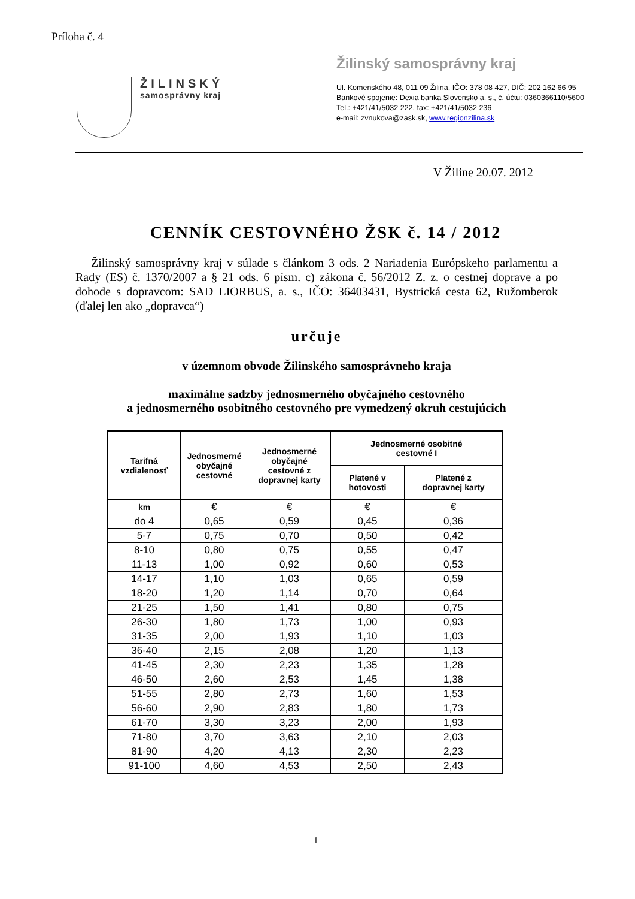Príloha č. 4
ŽILINSKÝ
samosprávny kraj
Žilinský samosprávny kraj
Ul. Komenského 48, 011 09 Žilina, IČO: 378 08 427, DIČ: 202 162 66 95
Bankové spojenie: Dexia banka Slovensko a. s., č. účtu: 0360366110/5600
Tel.: +421/41/5032 222, fax: +421/41/5032 236
e-mail: zvnukova@zask.sk, www.regionzilina.sk
V Žiline 20.07. 2012
CENNÍK CESTOVNÉHO ŽSK č. 14 / 2012
Žilinský samosprávny kraj v súlade s článkom 3 ods. 2 Nariadenia Európskeho parlamentu a Rady (ES) č. 1370/2007 a § 21 ods. 6 písm. c) zákona č. 56/2012 Z. z. o cestnej doprave a po dohode s dopravcom: SAD LIORBUS, a. s., IČO: 36403431, Bystrická cesta 62, Ružomberok (ďalej len ako „dopravca“)
určuje
v územnom obvode Žilinského samosprávneho kraja
maximálne sadzby jednosmerného obyčajného cestovného
a jednosmerného osobitného cestovného pre vymedzený okruh cestujúcich
| Tarifná vzdialenosť | Jednosmerné obyčajné cestovné | Jednosmerné obyčajné cestovné z dopravnej karty | Jednosmerné osobitné cestovné I | |
| --- | --- | --- | --- | --- |
| | | | Platené v hotovosti | Platené z dopravnej karty |
| km | € | € | € | € |
| do 4 | 0,65 | 0,59 | 0,45 | 0,36 |
| 5-7 | 0,75 | 0,70 | 0,50 | 0,42 |
| 8-10 | 0,80 | 0,75 | 0,55 | 0,47 |
| 11-13 | 1,00 | 0,92 | 0,60 | 0,53 |
| 14-17 | 1,10 | 1,03 | 0,65 | 0,59 |
| 18-20 | 1,20 | 1,14 | 0,70 | 0,64 |
| 21-25 | 1,50 | 1,41 | 0,80 | 0,75 |
| 26-30 | 1,80 | 1,73 | 1,00 | 0,93 |
| 31-35 | 2,00 | 1,93 | 1,10 | 1,03 |
| 36-40 | 2,15 | 2,08 | 1,20 | 1,13 |
| 41-45 | 2,30 | 2,23 | 1,35 | 1,28 |
| 46-50 | 2,60 | 2,53 | 1,45 | 1,38 |
| 51-55 | 2,80 | 2,73 | 1,60 | 1,53 |
| 56-60 | 2,90 | 2,83 | 1,80 | 1,73 |
| 61-70 | 3,30 | 3,23 | 2,00 | 1,93 |
| 71-80 | 3,70 | 3,63 | 2,10 | 2,03 |
| 81-90 | 4,20 | 4,13 | 2,30 | 2,23 |
| 91-100 | 4,60 | 4,53 | 2,50 | 2,43 |
1